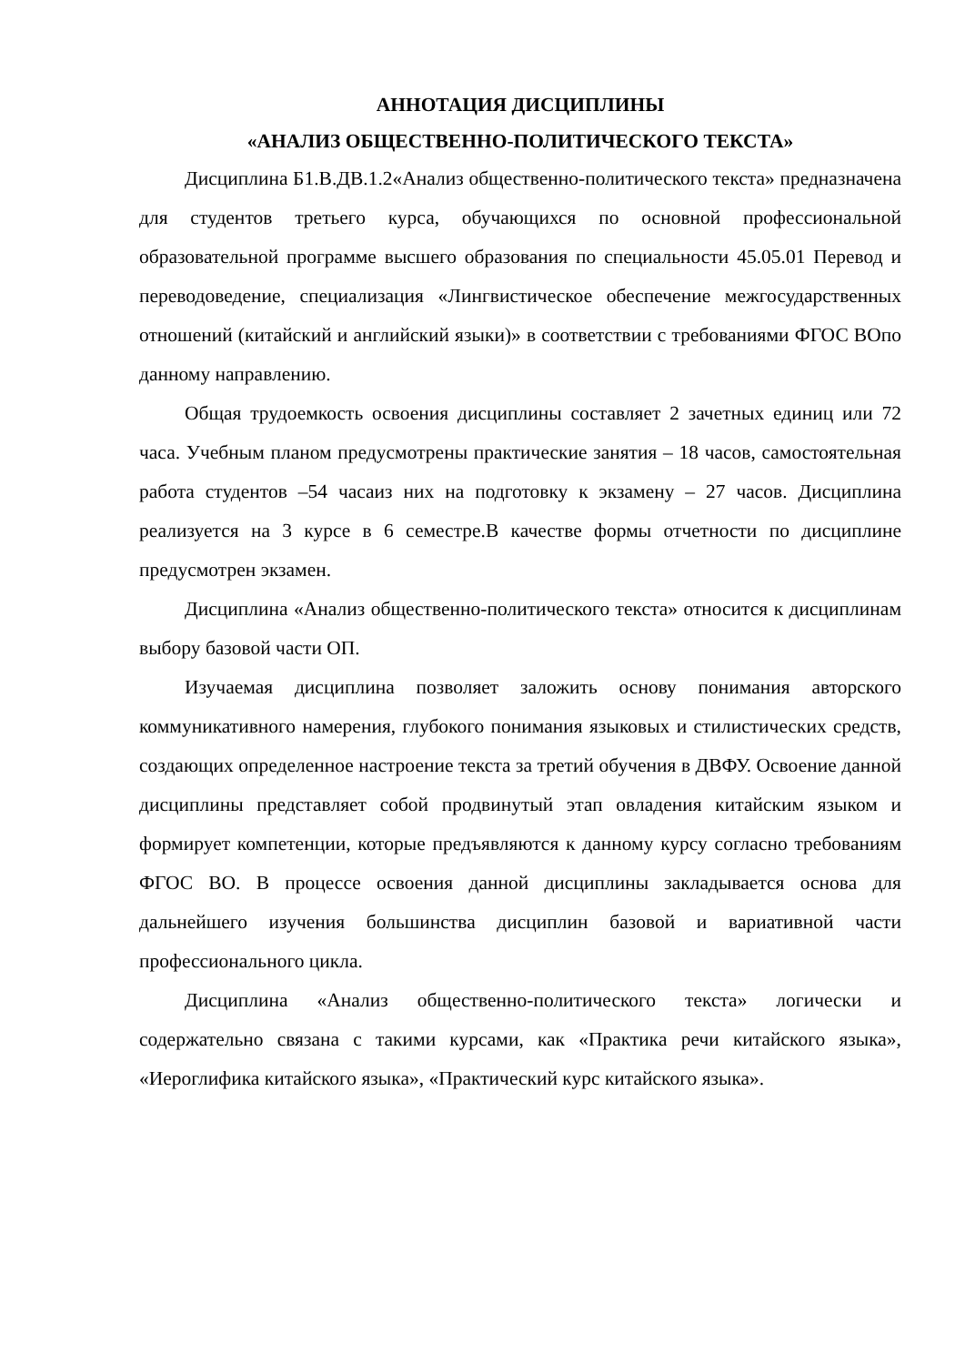АННОТАЦИЯ ДИСЦИПЛИНЫ
«АНАЛИЗ ОБЩЕСТВЕННО-ПОЛИТИЧЕСКОГО ТЕКСТА»
Дисциплина Б1.В.ДВ.1.2«Анализ общественно-политического текста» предназначена для студентов третьего курса, обучающихся по основной профессиональной образовательной программе высшего образования по специальности 45.05.01 Перевод и переводоведение, специализация «Лингвистическое обеспечение межгосударственных отношений (китайский и английский языки)» в соответствии с требованиями ФГОС ВОпо данному направлению.
Общая трудоемкость освоения дисциплины составляет 2 зачетных единиц или 72 часа. Учебным планом предусмотрены практические занятия – 18 часов, самостоятельная работа студентов –54 часаиз них на подготовку к экзамену – 27 часов. Дисциплина реализуется на 3 курсе в 6 семестре.В качестве формы отчетности по дисциплине предусмотрен экзамен.
Дисциплина «Анализ общественно-политического текста» относится к дисциплинам выбору базовой части ОП.
Изучаемая дисциплина позволяет заложить основу понимания авторского коммуникативного намерения, глубокого понимания языковых и стилистических средств, создающих определенное настроение текста за третий обучения в ДВФУ. Освоение данной дисциплины представляет собой продвинутый этап овладения китайским языком и формирует компетенции, которые предъявляются к данному курсу согласно требованиям ФГОС ВО. В процессе освоения данной дисциплины закладывается основа для дальнейшего изучения большинства дисциплин базовой и вариативной части профессионального цикла.
Дисциплина «Анализ общественно-политического текста» логически и содержательно связана с такими курсами, как «Практика речи китайского языка», «Иероглифика китайского языка», «Практический курс китайского языка».